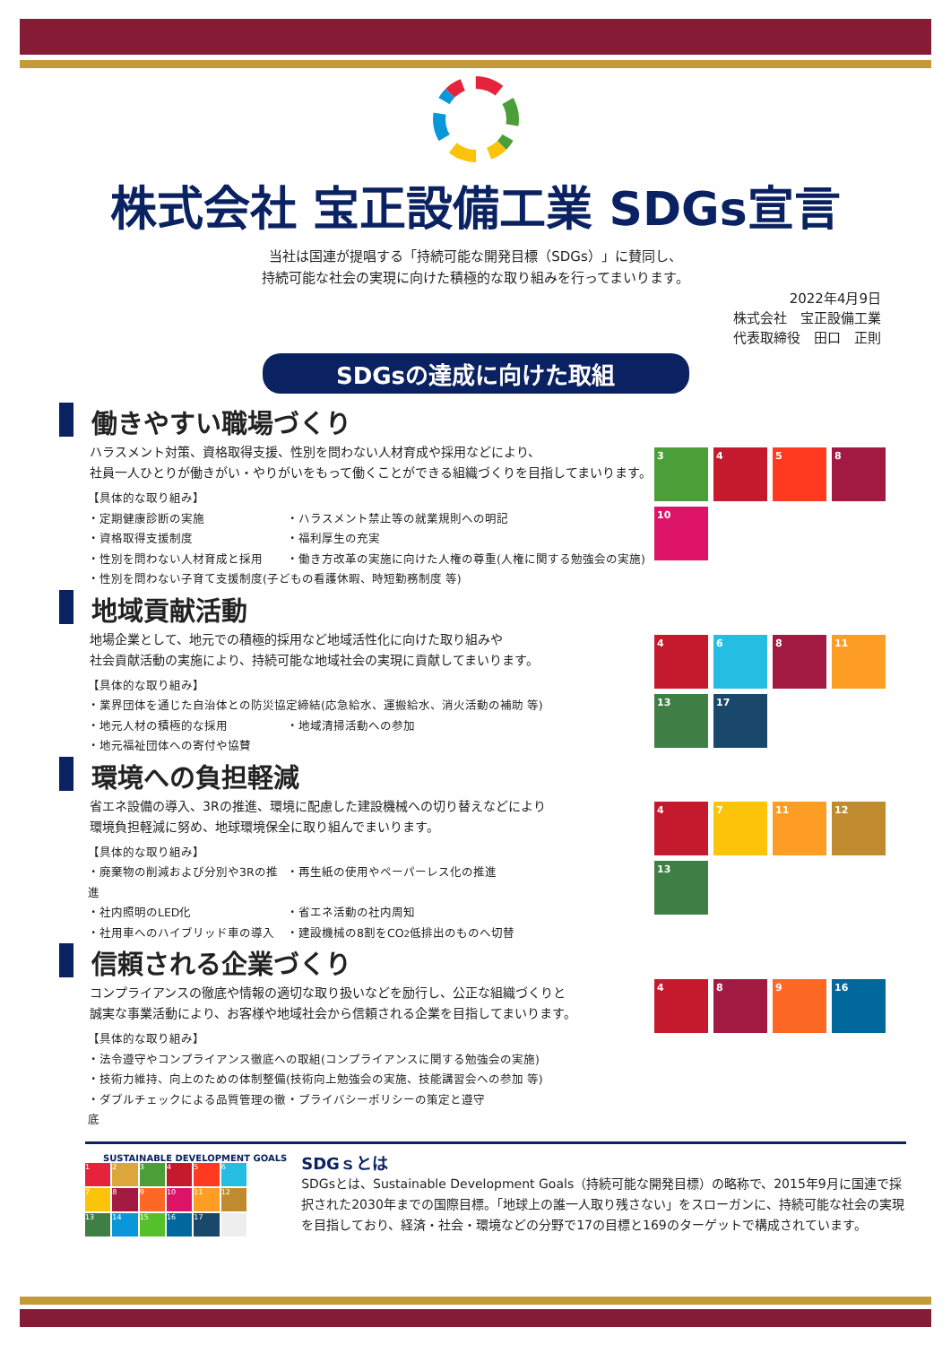株式会社 宝正設備工業 SDGs宣言
当社は国連が提唱する「持続可能な開発目標（SDGs）」に賛同し、
持続可能な社会の実現に向けた積極的な取り組みを行ってまいります。
2022年4月9日
株式会社　宝正設備工業
代表取締役　田口　正則
SDGsの達成に向けた取組
働きやすい職場づくり
ハラスメント対策、資格取得支援、性別を問わない人材育成や採用などにより、
社員一人ひとりが働きがい・やりがいをもって働くことができる組織づくりを目指してまいります。
【具体的な取り組み】
・定期健康診断の実施 ・ハラスメント禁止等の就業規則への明記
・資格取得支援制度 ・福利厚生の充実
・性別を問わない人材育成と採用 ・働き方改革の実施に向けた人権の尊重(人権に関する勉強会の実施)
・性別を問わない子育て支援制度(子どもの看護休暇、時短勤務制度 等)
3
4
5
8
10
地域貢献活動
地場企業として、地元での積極的採用など地域活性化に向けた取り組みや
社会貢献活動の実施により、持続可能な地域社会の実現に貢献してまいります。
【具体的な取り組み】
・業界団体を通じた自治体との防災協定締結(応急給水、運搬給水、消火活動の補助 等)
・地元人材の積極的な採用 ・地域清掃活動への参加
・地元福祉団体への寄付や協賛
4
6
8
11
13
17
環境への負担軽減
省エネ設備の導入、3Rの推進、環境に配慮した建設機械への切り替えなどにより
環境負担軽減に努め、地球環境保全に取り組んでまいります。
【具体的な取り組み】
・廃棄物の削減および分別や3Rの推進 ・再生紙の使用やペーパーレス化の推進
・社内照明のLED化 ・省エネ活動の社内周知
・社用車へのハイブリッド車の導入 ・建設機械の8割をCO<sub>2</sub>低排出のものへ切替
4
7
11
12
13
信頼される企業づくり
コンプライアンスの徹底や情報の適切な取り扱いなどを励行し、公正な組織づくりと
誠実な事業活動により、お客様や地域社会から信頼される企業を目指してまいります。
【具体的な取り組み】
・法令遵守やコンプライアンス徹底への取組(コンプライアンスに関する勉強会の実施)
・技術力維持、向上のための体制整備(技術向上勉強会の実施、技能講習会への参加 等)
・ダブルチェックによる品質管理の徹底 ・プライバシーポリシーの策定と遵守
4
8
9
16
SUSTAINABLE DEVELOPMENT GOALS
1
2
3
4
5
6
7
8
9
10
11
12
13
14
15
16
17
SDGｓとは
SDGsとは、Sustainable Development Goals（持続可能な開発目標）の略称で、2015年9月に国連で採択された2030年までの国際目標。「地球上の誰一人取り残さない」をスローガンに、持続可能な社会の実現を目指しており、経済・社会・環境などの分野で17の目標と169のターゲットで構成されています。